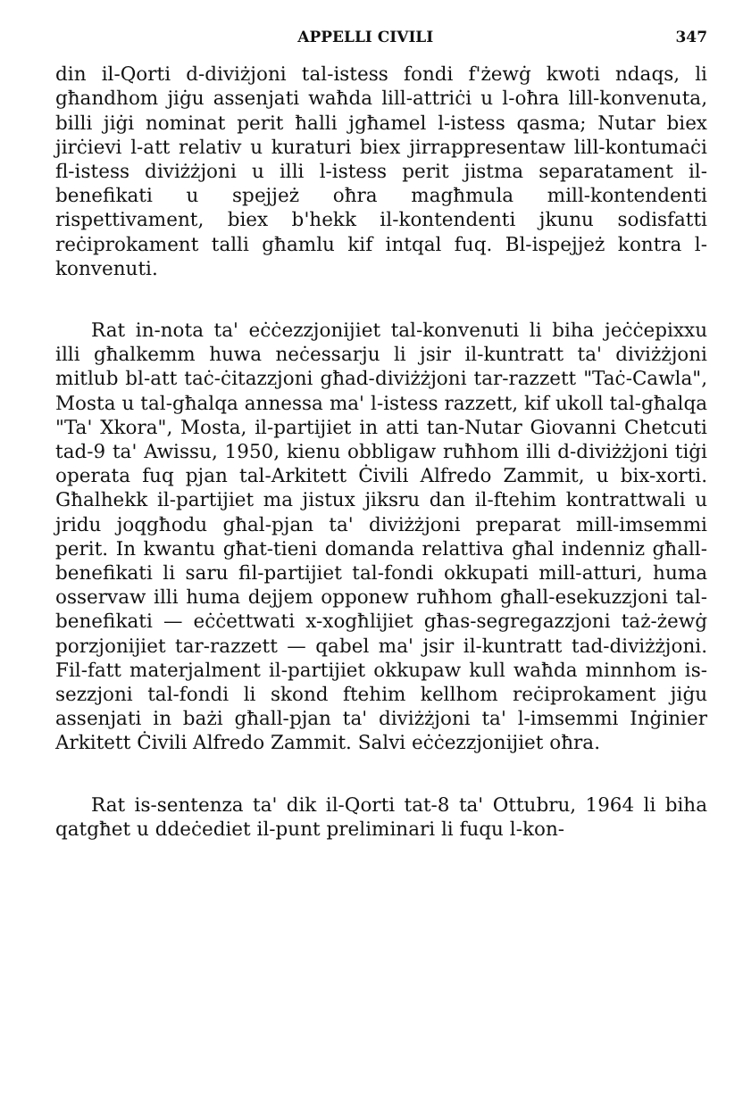APPELLI CIVILI 347
din il-Qorti d-diviżjoni tal-istess fondi f'żewġ kwoti ndaqs, li għandhom jiġu assenjati waħda lill-attriċi u l-oħra lill-konvenuta, billi jiġi nominat perit ħalli jgħamel l-istess qasma; Nutar biex jirċievi l-att relativ u kuraturi biex jirrappresentaw lill-kontumaċi fl-istess diviżżjoni u illi l-istess perit jistma separatament il-benefikati u spejjeż oħra magħmula mill-kontendenti rispettivament, biex b'hekk il-kontendenti jkunu sodisfatti reċiprokament talli għamlu kif intqal fuq. Bl-ispejjeż kontra l-konvenuti.
Rat in-nota ta' eċċezzjonijiet tal-konvenuti li biha jeċċepixxu illi għalkemm huwa neċessarju li jsir il-kuntratt ta' diviżżjoni mitlub bl-att taċ-ċitazzjoni għad-diviżżjoni tar-razzett "Taċ-Cawla", Mosta u tal-għalqa annessa ma' l-istess razzett, kif ukoll tal-għalqa "Ta' Xkora", Mosta, il-partijiet in atti tan-Nutar Giovanni Chetcuti tad-9 ta' Awissu, 1950, kienu obbligaw ruħhom illi d-diviżżjoni tiġi operata fuq pjan tal-Arkitett Ċivili Alfredo Zammit, u bix-xorti. Għalhekk il-partijiet ma jistux jiksru dan il-ftehim kontrattwali u jridu joqgħodu għal-pjan ta' diviżżjoni preparat mill-imsemmi perit. In kwantu għat-tieni domanda relattiva għal indenniz għall-benefikati li saru fil-partijiet tal-fondi okkupati mill-atturi, huma osservaw illi huma dejjem opponew ruħhom għall-esekuzzjoni tal-benefikati — eċċettwati x-xogħlijiet għas-segregazzjoni taż-żewġ porzjonijiet tar-razzett — qabel ma' jsir il-kuntratt tad-diviżżjoni. Fil-fatt materjalment il-partijiet okkupaw kull waħda minnhom is-sezzjoni tal-fondi li skond ftehim kellhom reċiprokament jiġu assenjati in bażi għall-pjan ta' diviżżjoni ta' l-imsemmi Inġinier Arkitett Ċivili Alfredo Zammit. Salvi eċċezzjonijiet oħra.
Rat is-sentenza ta' dik il-Qorti tat-8 ta' Ottubru, 1964 li biha qatgħet u ddeċediet il-punt preliminari li fuqu l-kon-